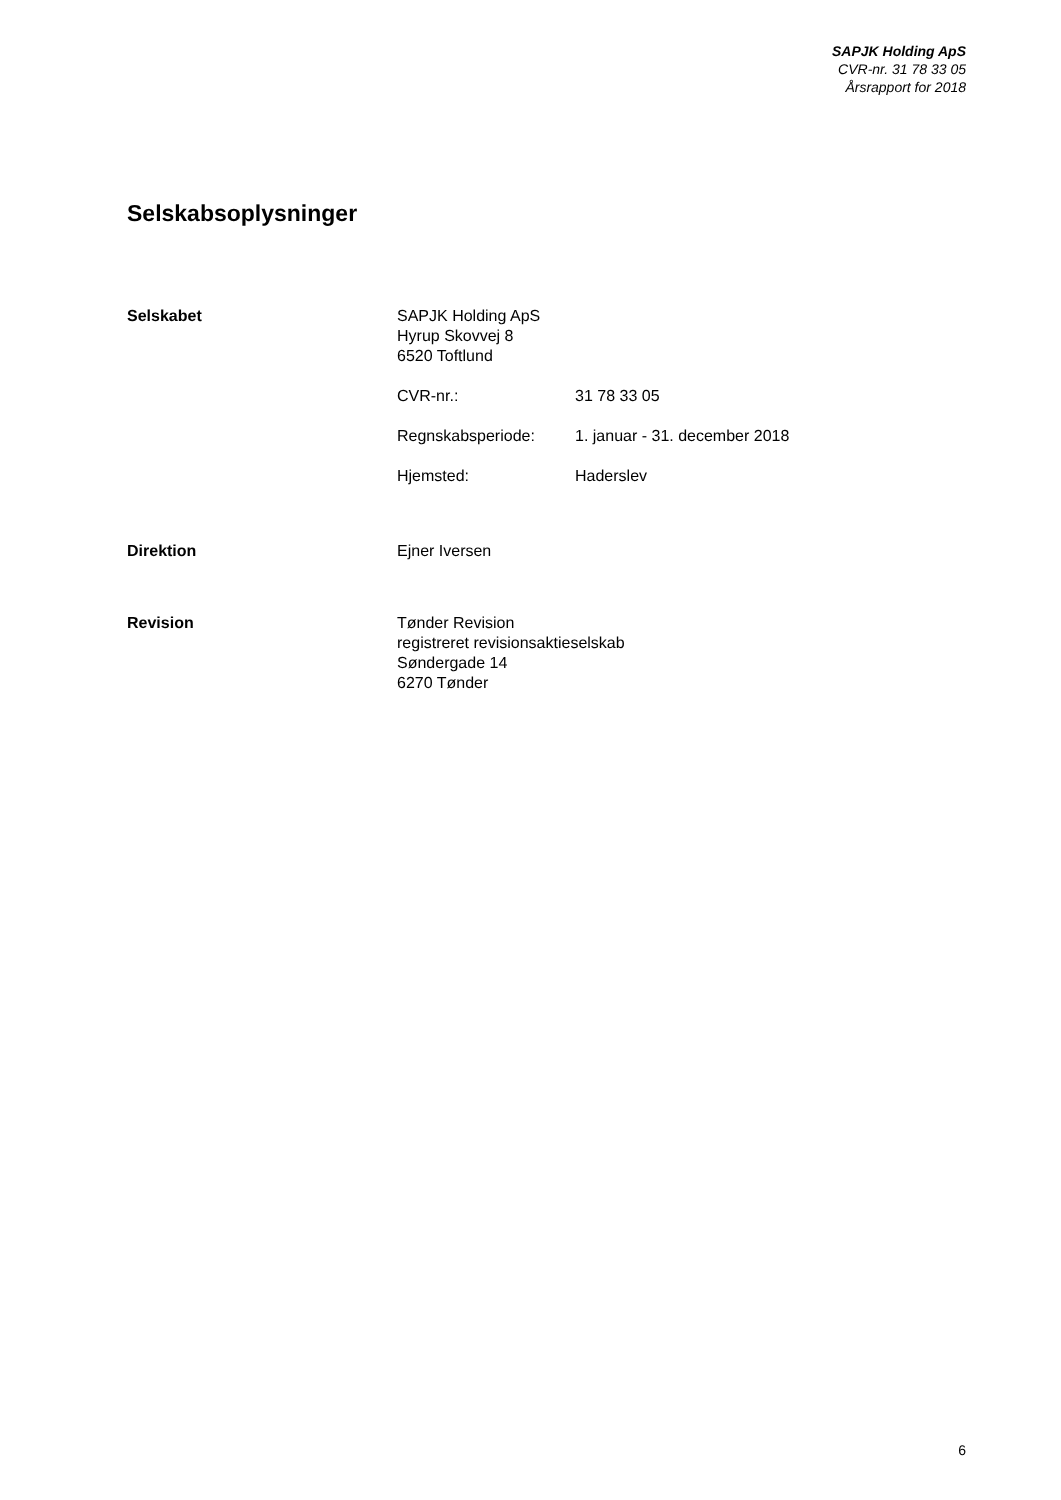SAPJK Holding ApS
CVR-nr. 31 78 33 05
Årsrapport for 2018
Selskabsoplysninger
Selskabet
SAPJK Holding ApS
Hyrup Skovvej 8
6520 Toftlund
CVR-nr.: 31 78 33 05
Regnskabsperiode: 1. januar - 31. december 2018
Hjemsted: Haderslev
Direktion
Ejner Iversen
Revision
Tønder Revision
registreret revisionsaktieselskab
Søndergade 14
6270 Tønder
6